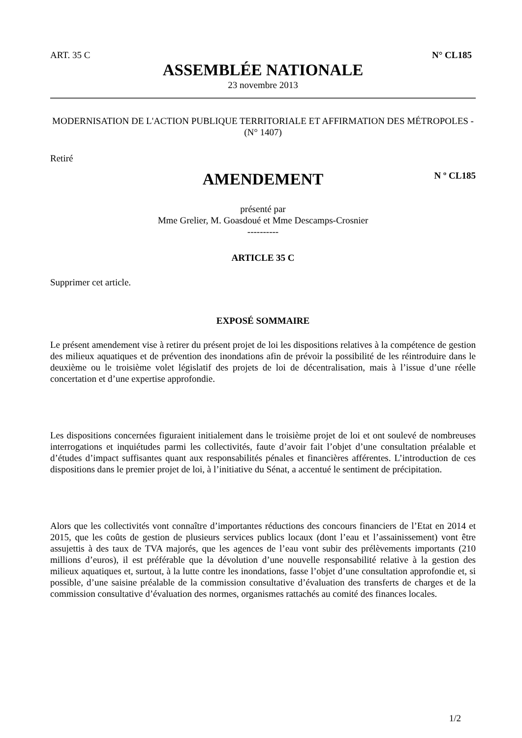ART. 35 C N° CL185
ASSEMBLÉE NATIONALE
23 novembre 2013
MODERNISATION DE L'ACTION PUBLIQUE TERRITORIALE ET AFFIRMATION DES MÉTROPOLES - (N° 1407)
Retiré
AMENDEMENT
N º CL185
présenté par
Mme Grelier, M. Goasdoué et Mme Descamps-Crosnier
----------
ARTICLE 35 C
Supprimer cet article.
EXPOSÉ SOMMAIRE
Le présent amendement vise à retirer du présent projet de loi les dispositions relatives à la compétence de gestion des milieux aquatiques et de prévention des inondations afin de prévoir la possibilité de les réintroduire dans le deuxième ou le troisième volet législatif des projets de loi de décentralisation, mais à l’issue d’une réelle concertation et d’une expertise approfondie.
Les dispositions concernées figuraient initialement dans le troisième projet de loi et ont soulevé de nombreuses interrogations et inquiétudes parmi les collectivités, faute d’avoir fait l’objet d’une consultation préalable et d’études d’impact suffisantes quant aux responsabilités pénales et financières afférentes. L’introduction de ces dispositions dans le premier projet de loi, à l’initiative du Sénat, a accentué le sentiment de précipitation.
Alors que les collectivités vont connaître d’importantes réductions des concours financiers de l’Etat en 2014 et 2015, que les coûts de gestion de plusieurs services publics locaux (dont l’eau et l’assainissement) vont être assujettis à des taux de TVA majorés, que les agences de l’eau vont subir des prélèvements importants (210 millions d’euros), il est préférable que la dévolution d’une nouvelle responsabilité relative à la gestion des milieux aquatiques et, surtout, à la lutte contre les inondations, fasse l’objet d’une consultation approfondie et, si possible, d’une saisine préalable de la commission consultative d’évaluation des transferts de charges et de la commission consultative d’évaluation des normes, organismes rattachés au comité des finances locales.
1/2